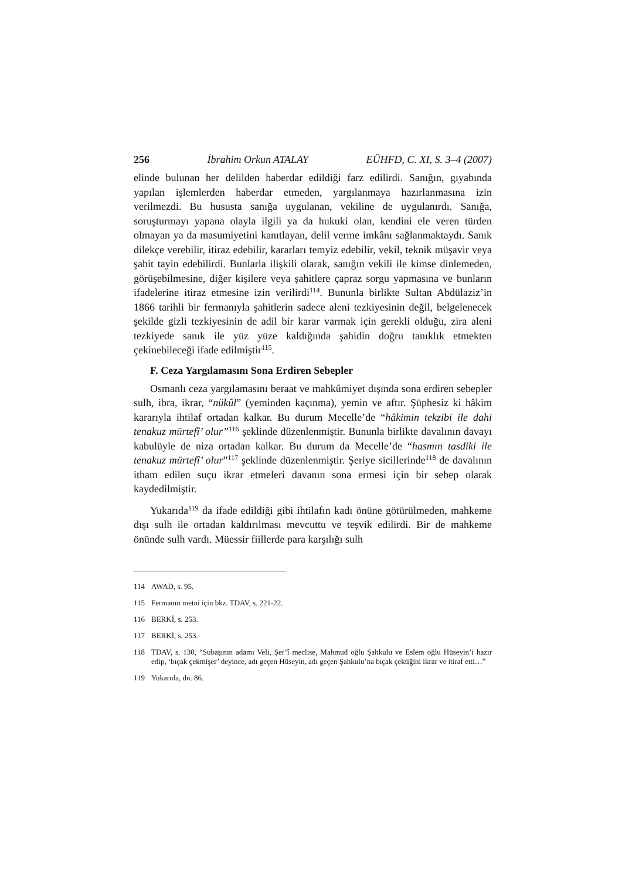256 İbrahim Orkun ATALAY EÜHFD, C. XI, S. 3–4 (2007)
elinde bulunan her delilden haberdar edildiği farz edilirdi. Sanığın, gıyabında yapılan işlemlerden haberdar etmeden, yargılanmaya hazırlanmasına izin verilmezdi. Bu hususta sanığa uygulanan, vekiline de uygulanırdı. Sanığa, soruşturmayı yapana olayla ilgili ya da hukuki olan, kendini ele veren türden olmayan ya da masumiyetini kanıtlayan, delil verme imkânı sağlanmaktaydı. Sanık dilekçe verebilir, itiraz edebilir, kararları temyiz edebilir, vekil, teknik müşavir veya şahit tayin edebilirdi. Bunlarla ilişkili olarak, sanığın vekili ile kimse dinlemeden, görüşebilmesine, diğer kişilere veya şahitlere çapraz sorgu yapmasına ve bunların ifadelerine itiraz etmesine izin verilirdi<sup>114</sup>. Bununla birlikte Sultan Abdülaziz’in 1866 tarihli bir fermanıyla şahitlerin sadece aleni tezkiyesinin değil, belgelenecek şekilde gizli tezkiyesinin de adil bir karar varmak için gerekli olduğu, zira aleni tezkiyede sanık ile yüz yüze kaldığında şahidin doğru tanıklık etmekten çekinebileceği ifade edilmiştir<sup>115</sup>.
F. Ceza Yargılamasını Sona Erdiren Sebepler
Osmanlı ceza yargılamasını beraat ve mahkûmiyet dışında sona erdiren sebepler sulh, ibra, ikrar, “nükûl” (yeminden kaçınma), yemin ve aftır. Şüphesiz ki hâkim kararıyla ihtilaf ortadan kalkar. Bu durum Mecelle’de “hâkimin tekzibi ile dahi tenakuz mürtefî’ olur”<sup>116</sup> şeklinde düzenlenmiştir. Bununla birlikte davalının davayı kabulüyle de niza ortadan kalkar. Bu durum da Mecelle’de “hasmın tasdiki ile tenakuz mürtefî’ olur”<sup>117</sup> şeklinde düzenlenmiştir. Şeriye sicillerinde<sup>118</sup> de davalının itham edilen suçu ikrar etmeleri davanın sona ermesi için bir sebep olarak kaydedilmiştir.
Yukarıda<sup>119</sup> da ifade edildiği gibi ihtilafın kadı önüne götürülmeden, mahkeme dışı sulh ile ortadan kaldırılması mevcuttu ve teşvik edilirdi. Bir de mahkeme önünde sulh vardı. Müessir fiillerde para karşılığı sulh
114 AWAD, s. 95.
115 Fermanın metni için bkz. TDAV, s. 221-22.
116 BERKİ, s. 253.
117 BERKİ, s. 253.
118 TDAV, s. 130, “Subaşının adamı Veli, Şer’î meclise, Mahmud oğlu Şahkulu ve Eslem oğlu Hüseyin’i hazır edip, ‘bıçak çekmişer’ deyince, adı geçen Hüseyin, adı geçen Şahkulu’na bıçak çektiğini ikrar ve itiraf etti…”
119 Yukarıda, dn. 86.